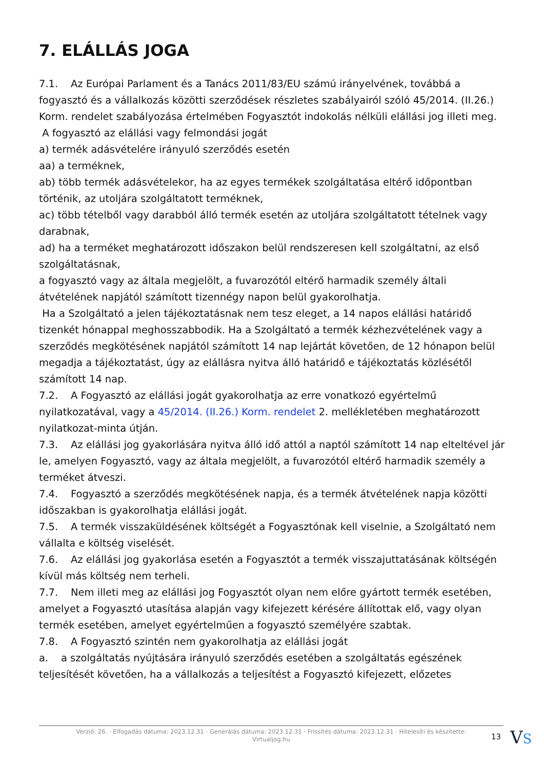7. ELÁLLÁS JOGA
7.1. Az Európai Parlament és a Tanács 2011/83/EU számú irányelvének, továbbá a fogyasztó és a vállalkozás közötti szerződések részletes szabályairól szóló 45/2014. (II.26.) Korm. rendelet szabályozása értelmében Fogyasztót indokolás nélküli elállási jog illeti meg.
A fogyasztó az elállási vagy felmondási jogát
a) termék adásvételére irányuló szerződés esetén
aa) a terméknek,
ab) több termék adásvételekor, ha az egyes termékek szolgáltatása eltérő időpontban történik, az utoljára szolgáltatott terméknek,
ac) több tételből vagy darabból álló termék esetén az utoljára szolgáltatott tételnek vagy darabnak,
ad) ha a terméket meghatározott időszakon belül rendszeresen kell szolgáltatni, az első szolgáltatásnak,
a fogyasztó vagy az általa megjelölt, a fuvarozótól eltérő harmadik személy általi átvételének napjától számított tizennégy napon belül gyakorolhatja.
Ha a Szolgáltató a jelen tájékoztatásnak nem tesz eleget, a 14 napos elállási határidő tizenkét hónappal meghosszabbodik. Ha a Szolgáltató a termék kézhezvételének vagy a szerződés megkötésének napjától számított 14 nap lejártát követően, de 12 hónapon belül megadja a tájékoztatást, úgy az elállásra nyitva álló határidő e tájékoztatás közlésétől számított 14 nap.
7.2. A Fogyasztó az elállási jogát gyakorolhatja az erre vonatkozó egyértelmű nyilatkozatával, vagy a 45/2014. (II.26.) Korm. rendelet 2. mellékletében meghatározott nyilatkozat-minta útján.
7.3. Az elállási jog gyakorlására nyitva álló idő attól a naptól számított 14 nap elteltével jár le, amelyen Fogyasztó, vagy az általa megjelölt, a fuvarozótól eltérő harmadik személy a terméket átveszi.
7.4. Fogyasztó a szerződés megkötésének napja, és a termék átvételének napja közötti időszakban is gyakorolhatja elállási jogát.
7.5. A termék visszaküldésének költségét a Fogyasztónak kell viselnie, a Szolgáltató nem vállalta e költség viselését.
7.6. Az elállási jog gyakorlása esetén a Fogyasztót a termék visszajuttatásának költségén kívül más költség nem terheli.
7.7. Nem illeti meg az elállási jog Fogyasztót olyan nem előre gyártott termék esetében, amelyet a Fogyasztó utasítása alapján vagy kifejezett kérésére állítottak elő, vagy olyan termék esetében, amelyet egyértelműen a fogyasztó személyére szabtak.
7.8. A Fogyasztó szintén nem gyakorolhatja az elállási jogát
a. a szolgáltatás nyújtására irányuló szerződés esetében a szolgáltatás egészének teljesítését követően, ha a vállalkozás a teljesítést a Fogyasztó kifejezett, előzetes
Verzió: 26. · Elfogadás dátuma: 2023.12.31 · Generálás dátuma: 2023.12.31 · Frissítés dátuma: 2023.12.31 · Hitelesíti és készítette:
Virtualjog.hu
13 VS